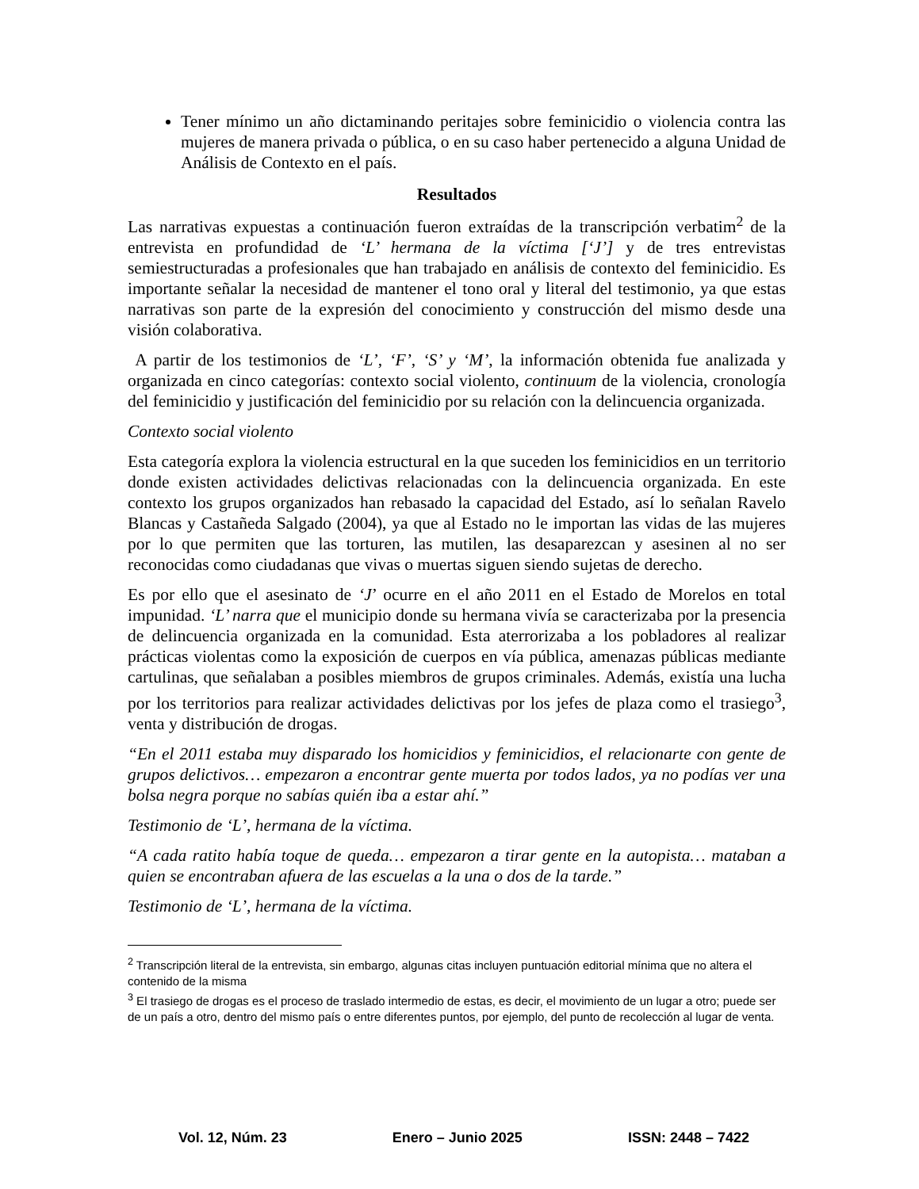Tener mínimo un año dictaminando peritajes sobre feminicidio o violencia contra las mujeres de manera privada o pública, o en su caso haber pertenecido a alguna Unidad de Análisis de Contexto en el país.
Resultados
Las narrativas expuestas a continuación fueron extraídas de la transcripción verbatim<sup>2</sup> de la entrevista en profundidad de ‘L’ hermana de la víctima [‘J’] y de tres entrevistas semiestructuradas a profesionales que han trabajado en análisis de contexto del feminicidio. Es importante señalar la necesidad de mantener el tono oral y literal del testimonio, ya que estas narrativas son parte de la expresión del conocimiento y construcción del mismo desde una visión colaborativa.
A partir de los testimonios de ‘L’, ‘F’, ‘S’ y ‘M’, la información obtenida fue analizada y organizada en cinco categorías: contexto social violento, continuum de la violencia, cronología del feminicidio y justificación del feminicidio por su relación con la delincuencia organizada.
Contexto social violento
Esta categoría explora la violencia estructural en la que suceden los feminicidios en un territorio donde existen actividades delictivas relacionadas con la delincuencia organizada. En este contexto los grupos organizados han rebasado la capacidad del Estado, así lo señalan Ravelo Blancas y Castañeda Salgado (2004), ya que al Estado no le importan las vidas de las mujeres por lo que permiten que las torturen, las mutilen, las desaparezcan y asesinen al no ser reconocidas como ciudadanas que vivas o muertas siguen siendo sujetas de derecho.
Es por ello que el asesinato de ‘J’ ocurre en el año 2011 en el Estado de Morelos en total impunidad. ‘L’ narra que el municipio donde su hermana vivía se caracterizaba por la presencia de delincuencia organizada en la comunidad. Esta aterrorizaba a los pobladores al realizar prácticas violentas como la exposición de cuerpos en vía pública, amenazas públicas mediante cartulinas, que señalaban a posibles miembros de grupos criminales. Además, existía una lucha por los territorios para realizar actividades delictivas por los jefes de plaza como el trasiego<sup>3</sup>, venta y distribución de drogas.
“En el 2011 estaba muy disparado los homicidios y feminicidios, el relacionarte con gente de grupos delictivos… empezaron a encontrar gente muerta por todos lados, ya no podías ver una bolsa negra porque no sabías quién iba a estar ahí.”
Testimonio de ‘L’, hermana de la víctima.
“A cada ratito había toque de queda… empezaron a tirar gente en la autopista… mataban a quien se encontraban afuera de las escuelas a la una o dos de la tarde.”
Testimonio de ‘L’, hermana de la víctima.
<sup>2</sup> Transcripción literal de la entrevista, sin embargo, algunas citas incluyen puntuación editorial mínima que no altera el contenido de la misma
<sup>3</sup> El trasiego de drogas es el proceso de traslado intermedio de estas, es decir, el movimiento de un lugar a otro; puede ser de un país a otro, dentro del mismo país o entre diferentes puntos, por ejemplo, del punto de recolección al lugar de venta.
Vol. 12, Núm. 23 Enero – Junio 2025 ISSN: 2448 – 7422